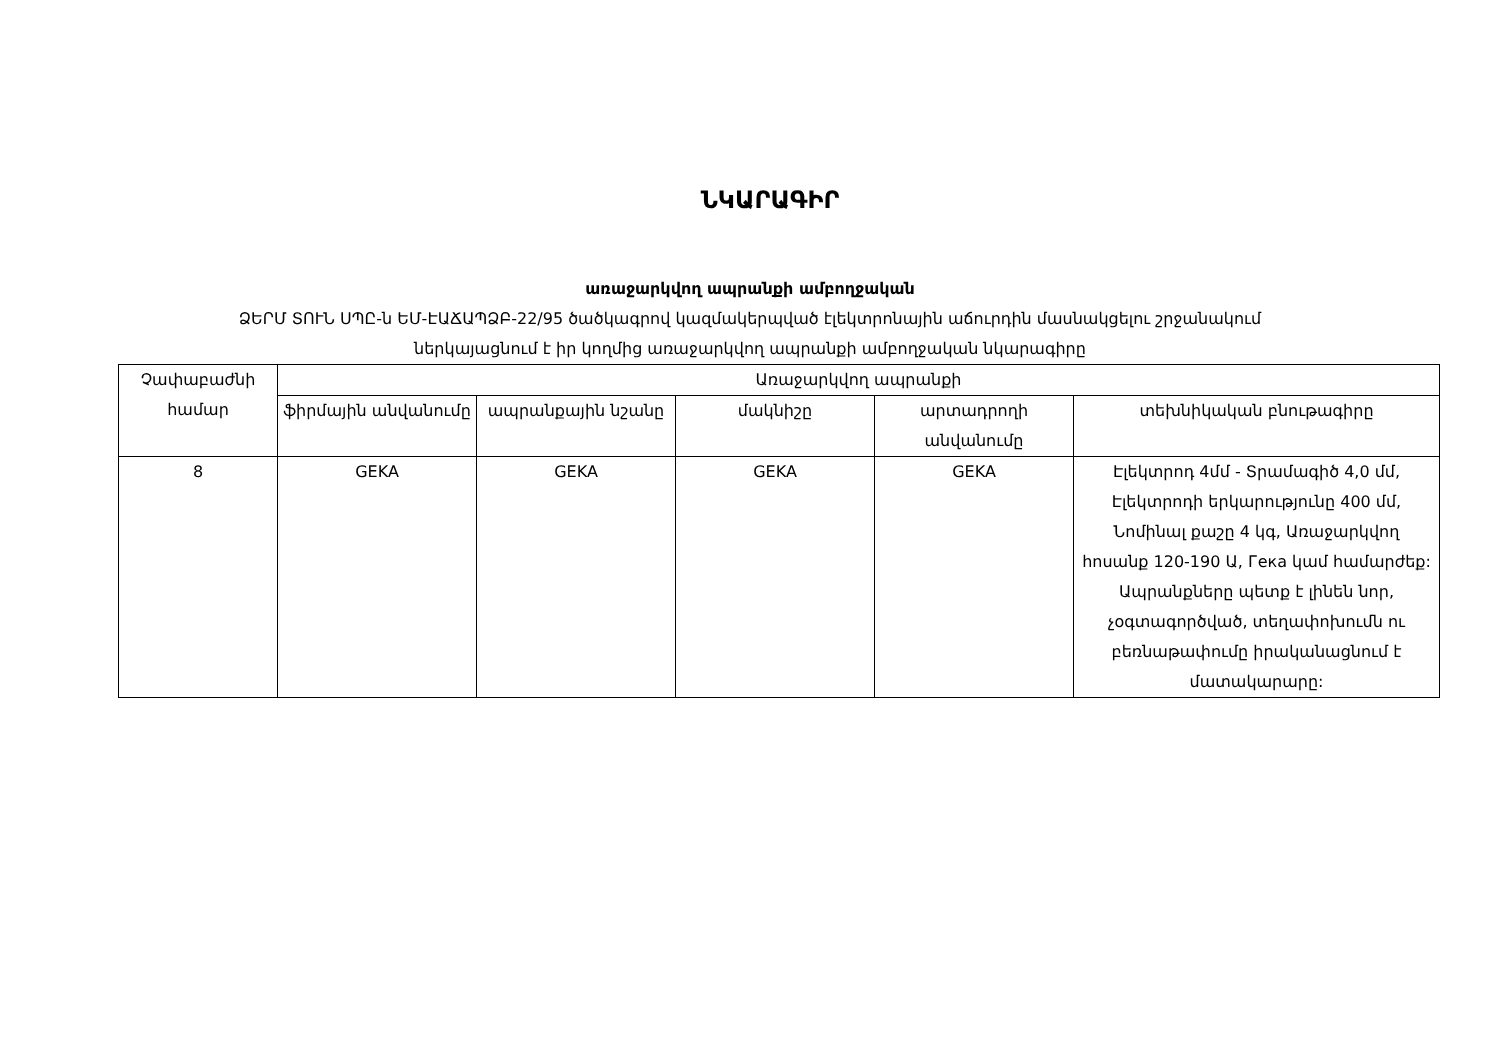ՆԿԱՐԱԳԻՐ
առաջարկվող ապրանքի ամբողջական
ՁԵՐՄ ՏՈՒՆ ՍՊԸ-ն ԵՄ-ԷԱՃԱՊՁԲ-22/95 ծածկագրով կազմակերպված էլեկտրոնային աճուրդին մասնակցելու շրջանակում
ներկայացնում է իր կողմից առաջարկվող ապրանքի ամբողջական նկարագիրը
| Չափաբաժնի համար | Առաջարկվող ապրանքի | | | | |
| --- | --- | --- | --- | --- | --- |
| | ֆիրմային անվանումը | ապրանքային նշանը | մակնիշը | արտադրողի անվանումը | տեխնիկական բնութագիրը |
| 8 | GEKA | GEKA | GEKA | GEKA | Էլեկտրոդ 4մմ - Տրամագիծ 4,0 մմ, Էլեկտրոդի երկարությունը 400 մմ, Նոմինալ քաշը 4 կգ, Առաջարկվող հոսանք 120-190 Ա, Гека կամ համարժեք: Ապրանքները պետք է լինեն նոր, չօգտագործված, տեղափոխումն ու բեռնաթափումը իրականացնում է մատակարարը: |